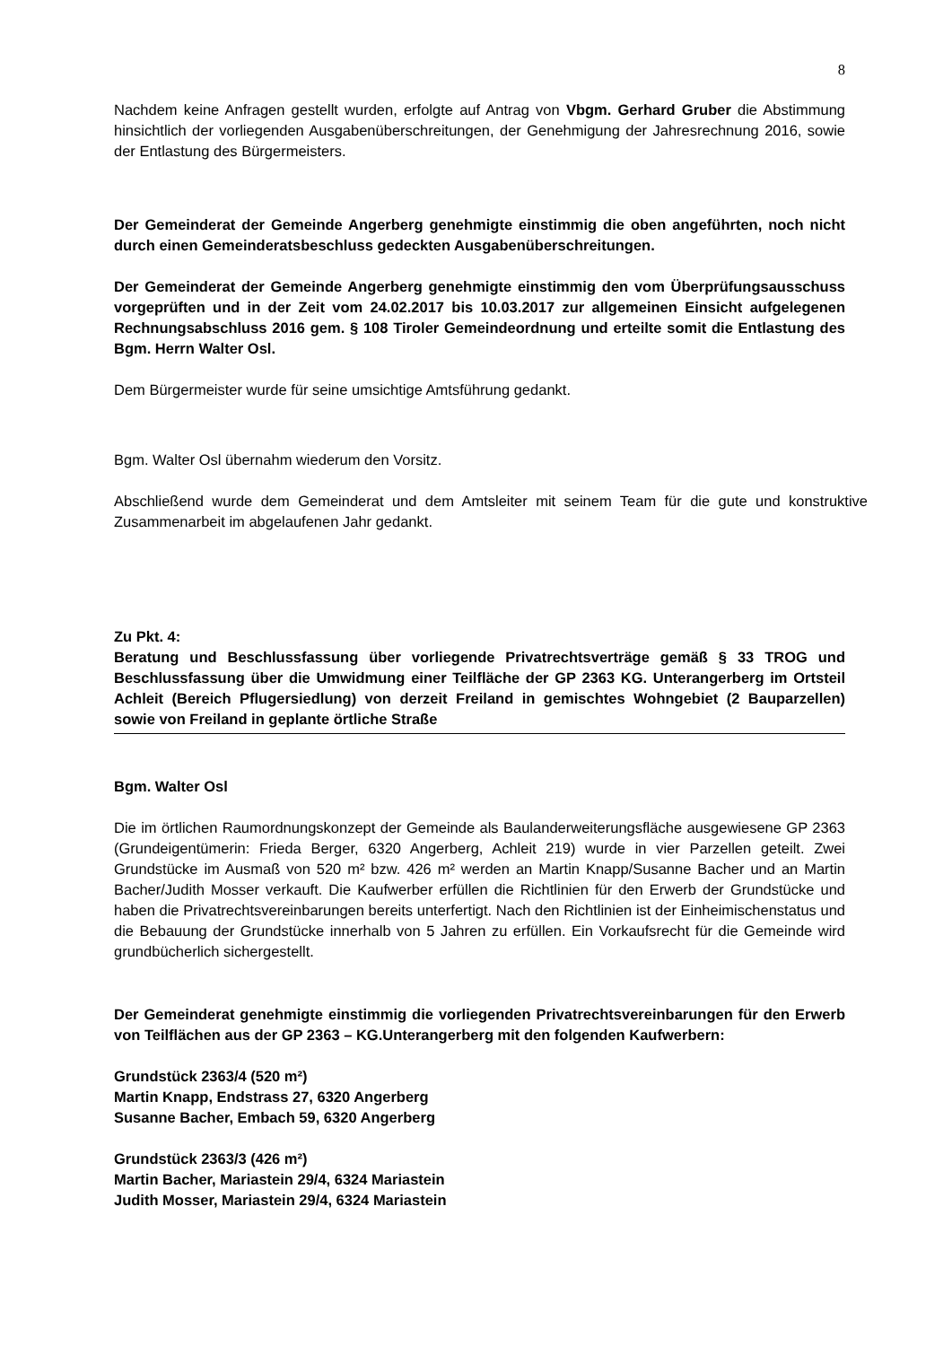8
Nachdem keine Anfragen gestellt wurden, erfolgte auf Antrag von Vbgm. Gerhard Gruber die Abstimmung hinsichtlich der vorliegenden Ausgabenüberschreitungen, der Genehmigung der Jahresrechnung 2016, sowie der Entlastung des Bürgermeisters.
Der Gemeinderat der Gemeinde Angerberg genehmigte einstimmig die oben angeführten, noch nicht durch einen Gemeinderatsbeschluss gedeckten Ausgabenüberschreitungen.
Der Gemeinderat der Gemeinde Angerberg genehmigte einstimmig den vom Überprüfungsausschuss vorgeprüften und in der Zeit vom 24.02.2017 bis 10.03.2017 zur allgemeinen Einsicht aufgelegenen Rechnungsabschluss 2016 gem. § 108 Tiroler Gemeindeordnung und erteilte somit die Entlastung des Bgm. Herrn Walter Osl.
Dem Bürgermeister wurde für seine umsichtige Amtsführung gedankt.
Bgm. Walter Osl übernahm wiederum den Vorsitz.
Abschließend wurde dem Gemeinderat und dem Amtsleiter mit seinem Team für die gute und konstruktive Zusammenarbeit im abgelaufenen Jahr gedankt.
Zu Pkt. 4:
Beratung und Beschlussfassung über vorliegende Privatrechtsverträge gemäß § 33 TROG und Beschlussfassung über die Umwidmung einer Teilfläche der GP 2363 KG. Unterangerberg im Ortsteil Achleit (Bereich Pflugersiedlung) von derzeit Freiland in gemischtes Wohngebiet (2 Bauparzellen) sowie von Freiland in geplante örtliche Straße
Bgm. Walter Osl
Die im örtlichen Raumordnungskonzept der Gemeinde als Baulanderweiterungsfläche ausgewiesene GP 2363 (Grundeigentümerin: Frieda Berger, 6320 Angerberg, Achleit 219) wurde in vier Parzellen geteilt. Zwei Grundstücke im Ausmaß von 520 m² bzw. 426 m² werden an Martin Knapp/Susanne Bacher und an Martin Bacher/Judith Mosser verkauft. Die Kaufwerber erfüllen die Richtlinien für den Erwerb der Grundstücke und haben die Privatrechtsvereinbarungen bereits unterfertigt. Nach den Richtlinien ist der Einheimischenstatus und die Bebauung der Grundstücke innerhalb von 5 Jahren zu erfüllen. Ein Vorkaufsrecht für die Gemeinde wird grundbücherlich sichergestellt.
Der Gemeinderat genehmigte einstimmig die vorliegenden Privatrechtsvereinbarungen für den Erwerb von Teilflächen aus der GP 2363 – KG.Unterangerberg mit den folgenden Kaufwerbern:
Grundstück 2363/4 (520 m²)
Martin Knapp, Endstrass 27, 6320 Angerberg
Susanne Bacher, Embach 59, 6320 Angerberg
Grundstück 2363/3 (426 m²)
Martin Bacher, Mariastein 29/4, 6324 Mariastein
Judith Mosser, Mariastein 29/4, 6324 Mariastein